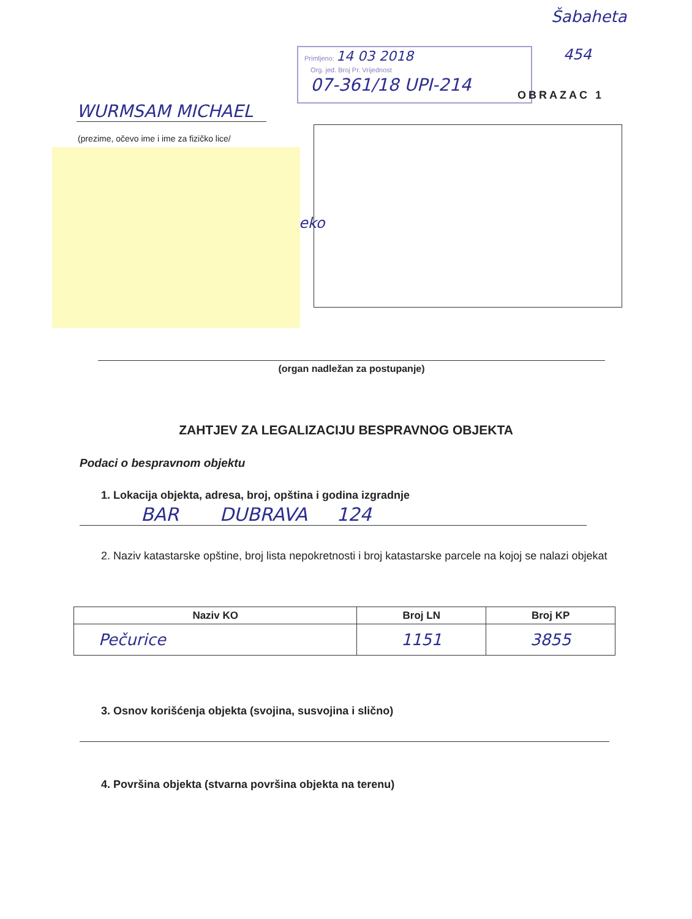Primljeno: 14 03 2018
Org. jed. Broj Pr. Vrijednost
07-361/18 UPI-214
Šabaheta
454
OBRAZAC 1
WURMSAM MICHAEL
(prezime, očevo ime i ime za fizičko lice/
eko
(organ nadležan za postupanje)
ZAHTJEV ZA LEGALIZACIJU BESPRAVNOG OBJEKTA
Podaci o bespravnom objektu
1. Lokacija objekta, adresa, broj, opština i godina izgradnje
BAR DUBRAVA 124
2. Naziv katastarske opštine, broj lista nepokretnosti i broj katastarske parcele na kojoj se nalazi objekat
| Naziv KO | Broj LN | Broj KP |
| --- | --- | --- |
| Pečurice | 1151 | 3855 |
3. Osnov korišćenja objekta (svojina, susvojina i slično)
4. Površina objekta (stvarna površina objekta na terenu)